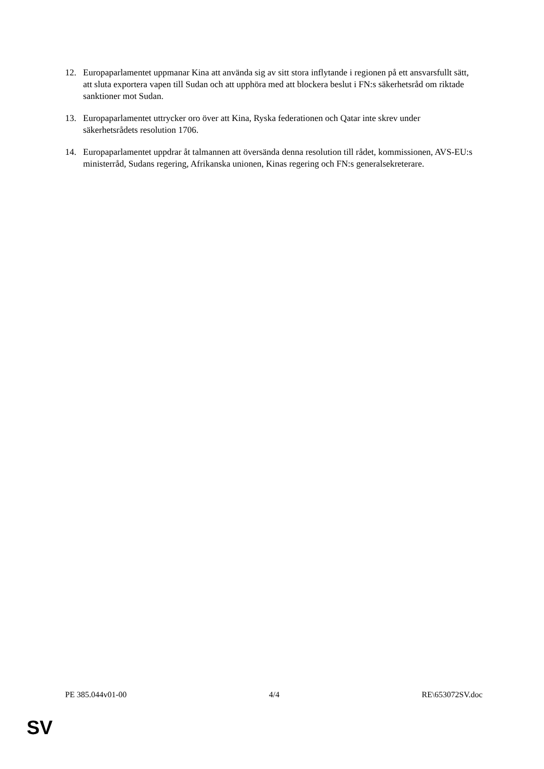12. Europaparlamentet uppmanar Kina att använda sig av sitt stora inflytande i regionen på ett ansvarsfullt sätt, att sluta exportera vapen till Sudan och att upphöra med att blockera beslut i FN:s säkerhetsråd om riktade sanktioner mot Sudan.
13. Europaparlamentet uttrycker oro över att Kina, Ryska federationen och Qatar inte skrev under säkerhetsrådets resolution 1706.
14. Europaparlamentet uppdrar åt talmannen att översända denna resolution till rådet, kommissionen, AVS-EU:s ministerråd, Sudans regering, Afrikanska unionen, Kinas regering och FN:s generalsekreterare.
PE 385.044v01-00 4/4 RE\653072SV.doc
SV